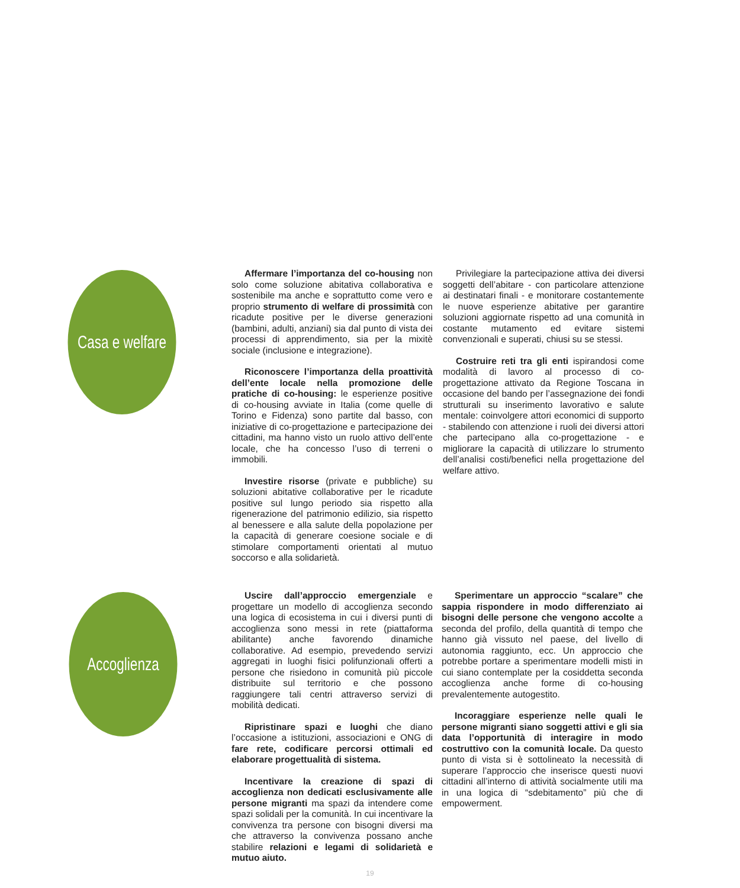Casa e welfare
Affermare l’importanza del co-housing non solo come soluzione abitativa collaborativa e sostenibile ma anche e soprattutto come vero e proprio strumento di welfare di prossimità con ricadute positive per le diverse generazioni (bambini, adulti, anziani) sia dal punto di vista dei processi di apprendimento, sia per la mixitè sociale (inclusione e integrazione).
Riconoscere l’importanza della proattività dell’ente locale nella promozione delle pratiche di co-housing: le esperienze positive di co-housing avviate in Italia (come quelle di Torino e Fidenza) sono partite dal basso, con iniziative di co-progettazione e partecipazione dei cittadini, ma hanno visto un ruolo attivo dell’ente locale, che ha concesso l’uso di terreni o immobili.
Investire risorse (private e pubbliche) su soluzioni abitative collaborative per le ricadute positive sul lungo periodo sia rispetto alla rigenerazione del patrimonio edilizio, sia rispetto al benessere e alla salute della popolazione per la capacità di generare coesione sociale e di stimolare comportamenti orientati al mutuo soccorso e alla solidarietà.
Privilegiare la partecipazione attiva dei diversi soggetti dell’abitare - con particolare attenzione ai destinatari finali - e monitorare costantemente le nuove esperienze abitative per garantire soluzioni aggiornate rispetto ad una comunità in costante mutamento ed evitare sistemi convenzionali e superati, chiusi su se stessi.
Costruire reti tra gli enti ispirandosi come modalità di lavoro al processo di co-progettazione attivato da Regione Toscana in occasione del bando per l’assegnazione dei fondi strutturali su inserimento lavorativo e salute mentale: coinvolgere attori economici di supporto - stabilendo con attenzione i ruoli dei diversi attori che partecipano alla co-progettazione - e migliorare la capacità di utilizzare lo strumento dell’analisi costi/benefici nella progettazione del welfare attivo.
Accoglienza
Uscire dall’approccio emergenziale e progettare un modello di accoglienza secondo una logica di ecosistema in cui i diversi punti di accoglienza sono messi in rete (piattaforma abilitante) anche favorendo dinamiche collaborative. Ad esempio, prevedendo servizi aggregati in luoghi fisici polifunzionali offerti a persone che risiedono in comunità più piccole distribuite sul territorio e che possono raggiungere tali centri attraverso servizi di mobilità dedicati.
Ripristinare spazi e luoghi che diano l’occasione a istituzioni, associazioni e ONG di fare rete, codificare percorsi ottimali ed elaborare progettualità di sistema.
Incentivare la creazione di spazi di accoglienza non dedicati esclusivamente alle persone migranti ma spazi da intendere come spazi solidali per la comunità. In cui incentivare la convivenza tra persone con bisogni diversi ma che attraverso la convivenza possano anche stabilire relazioni e legami di solidarietà e mutuo aiuto.
Sperimentare un approccio “scalare” che sappia rispondere in modo differenziato ai bisogni delle persone che vengono accolte a seconda del profilo, della quantità di tempo che hanno già vissuto nel paese, del livello di autonomia raggiunto, ecc. Un approccio che potrebbe portare a sperimentare modelli misti in cui siano contemplate per la cosiddetta seconda accoglienza anche forme di co-housing prevalentemente autogestito.
Incoraggiare esperienze nelle quali le persone migranti siano soggetti attivi e gli sia data l’opportunità di interagire in modo costruttivo con la comunità locale. Da questo punto di vista si è sottolineato la necessità di superare l’approccio che inserisce questi nuovi cittadini all’interno di attività socialmente utili ma in una logica di “sdebitamento” più che di empowerment.
19